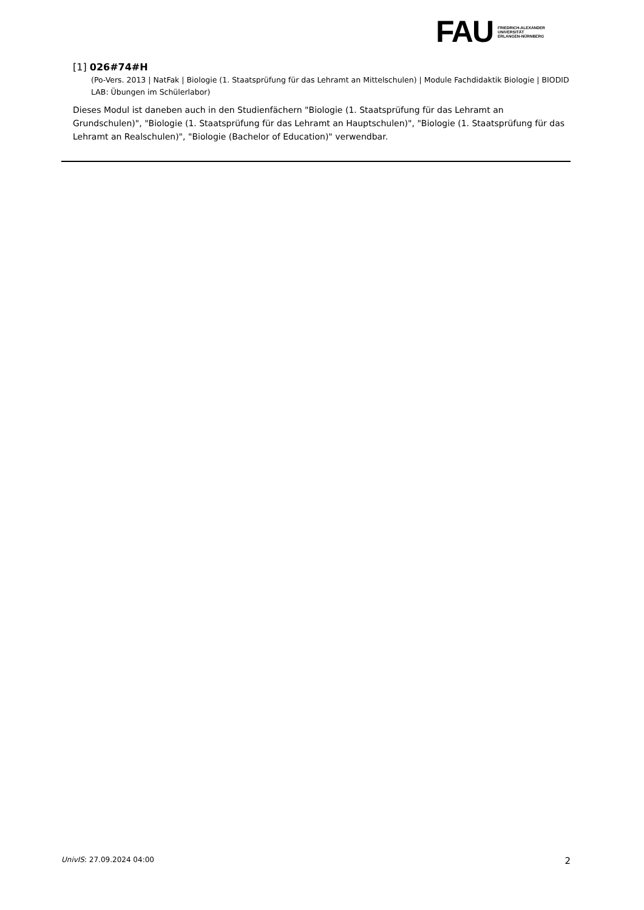FAU FRIEDRICH-ALEXANDER
UNIVERSITÄT
ERLANGEN-NÜRNBERG
[1] 026#74#H
(Po-Vers. 2013 | NatFak | Biologie (1. Staatsprüfung für das Lehramt an Mittelschulen) | Module Fachdidaktik Biologie | BIODID LAB: Übungen im Schülerlabor)
Dieses Modul ist daneben auch in den Studienfächern "Biologie (1. Staatsprüfung für das Lehramt an Grundschulen)", "Biologie (1. Staatsprüfung für das Lehramt an Hauptschulen)", "Biologie (1. Staatsprüfung für das Lehramt an Realschulen)", "Biologie (Bachelor of Education)" verwendbar.
UnivIS: 27.09.2024 04:00 2